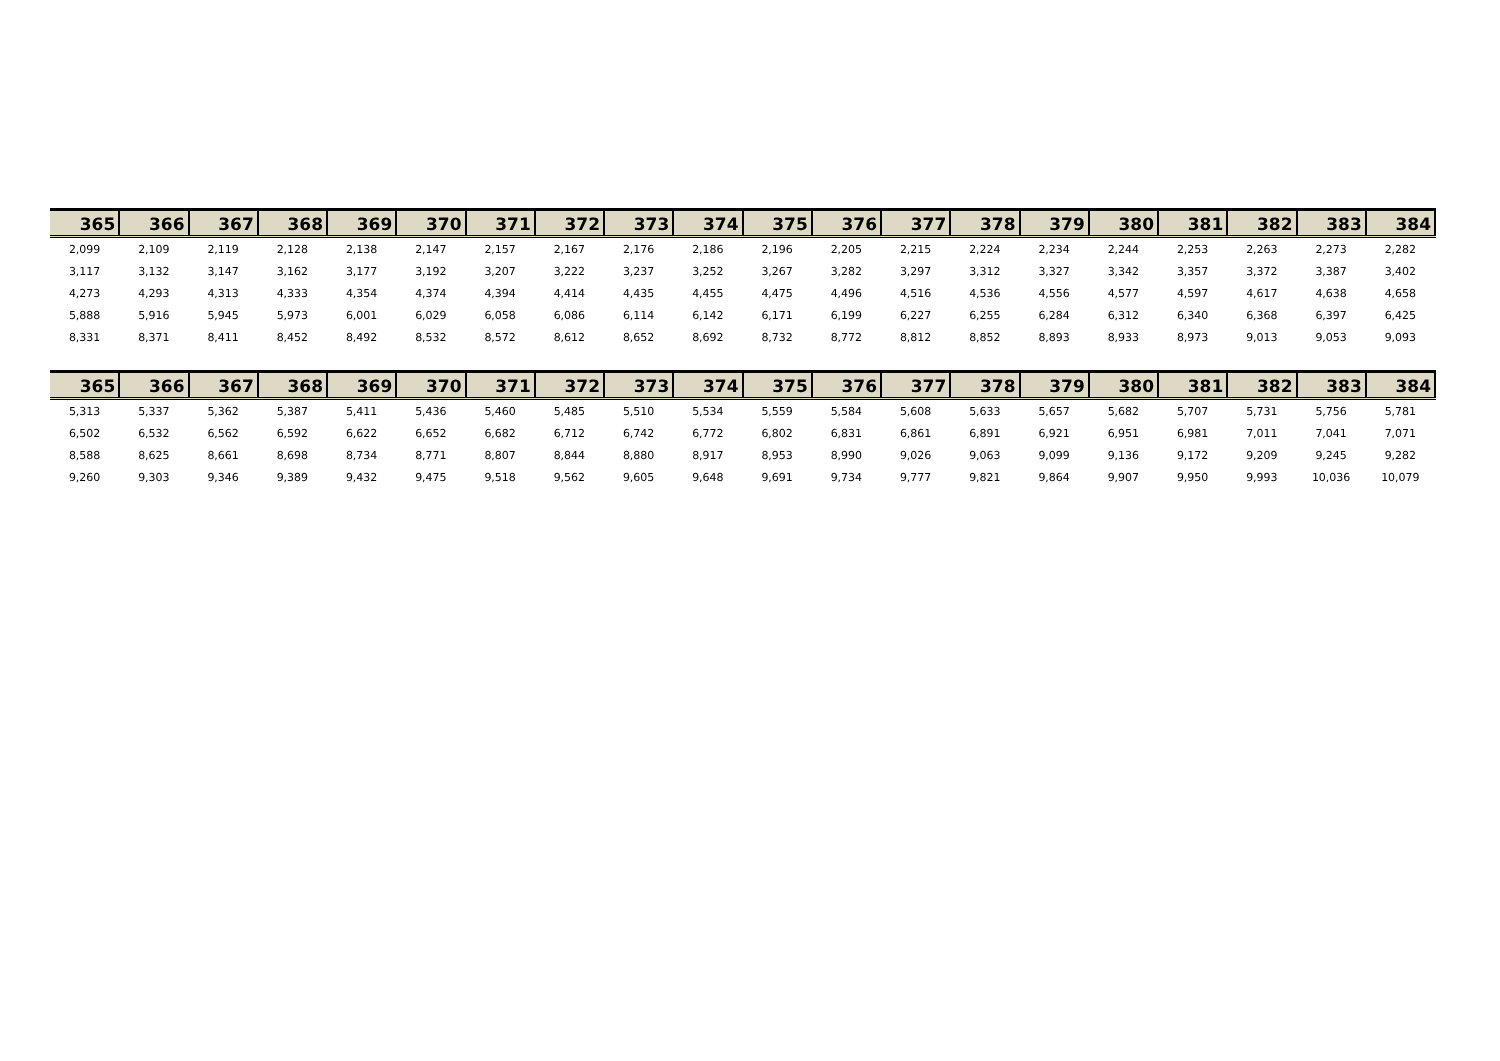| 365 | 366 | 367 | 368 | 369 | 370 | 371 | 372 | 373 | 374 | 375 | 376 | 377 | 378 | 379 | 380 | 381 | 382 | 383 | 384 |
| --- | --- | --- | --- | --- | --- | --- | --- | --- | --- | --- | --- | --- | --- | --- | --- | --- | --- | --- | --- |
| 2,099 | 2,109 | 2,119 | 2,128 | 2,138 | 2,147 | 2,157 | 2,167 | 2,176 | 2,186 | 2,196 | 2,205 | 2,215 | 2,224 | 2,234 | 2,244 | 2,253 | 2,263 | 2,273 | 2,282 |
| 3,117 | 3,132 | 3,147 | 3,162 | 3,177 | 3,192 | 3,207 | 3,222 | 3,237 | 3,252 | 3,267 | 3,282 | 3,297 | 3,312 | 3,327 | 3,342 | 3,357 | 3,372 | 3,387 | 3,402 |
| 4,273 | 4,293 | 4,313 | 4,333 | 4,354 | 4,374 | 4,394 | 4,414 | 4,435 | 4,455 | 4,475 | 4,496 | 4,516 | 4,536 | 4,556 | 4,577 | 4,597 | 4,617 | 4,638 | 4,658 |
| 5,888 | 5,916 | 5,945 | 5,973 | 6,001 | 6,029 | 6,058 | 6,086 | 6,114 | 6,142 | 6,171 | 6,199 | 6,227 | 6,255 | 6,284 | 6,312 | 6,340 | 6,368 | 6,397 | 6,425 |
| 8,331 | 8,371 | 8,411 | 8,452 | 8,492 | 8,532 | 8,572 | 8,612 | 8,652 | 8,692 | 8,732 | 8,772 | 8,812 | 8,852 | 8,893 | 8,933 | 8,973 | 9,013 | 9,053 | 9,093 |
| 365 | 366 | 367 | 368 | 369 | 370 | 371 | 372 | 373 | 374 | 375 | 376 | 377 | 378 | 379 | 380 | 381 | 382 | 383 | 384 |
| --- | --- | --- | --- | --- | --- | --- | --- | --- | --- | --- | --- | --- | --- | --- | --- | --- | --- | --- | --- |
| 5,313 | 5,337 | 5,362 | 5,387 | 5,411 | 5,436 | 5,460 | 5,485 | 5,510 | 5,534 | 5,559 | 5,584 | 5,608 | 5,633 | 5,657 | 5,682 | 5,707 | 5,731 | 5,756 | 5,781 |
| 6,502 | 6,532 | 6,562 | 6,592 | 6,622 | 6,652 | 6,682 | 6,712 | 6,742 | 6,772 | 6,802 | 6,831 | 6,861 | 6,891 | 6,921 | 6,951 | 6,981 | 7,011 | 7,041 | 7,071 |
| 8,588 | 8,625 | 8,661 | 8,698 | 8,734 | 8,771 | 8,807 | 8,844 | 8,880 | 8,917 | 8,953 | 8,990 | 9,026 | 9,063 | 9,099 | 9,136 | 9,172 | 9,209 | 9,245 | 9,282 |
| 9,260 | 9,303 | 9,346 | 9,389 | 9,432 | 9,475 | 9,518 | 9,562 | 9,605 | 9,648 | 9,691 | 9,734 | 9,777 | 9,821 | 9,864 | 9,907 | 9,950 | 9,993 | 10,036 | 10,079 |